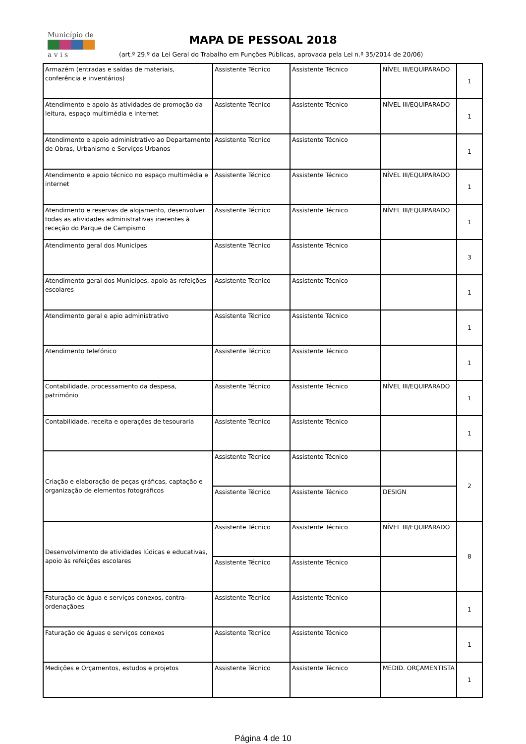Município de
a v i s
MAPA DE PESSOAL 2018
(art.º 29.º da Lei Geral do Trabalho em Funções Públicas, aprovada pela Lei n.º 35/2014 de 20/06)
| Armazém (entradas e saídas de materiais, conferência e inventários) | Assistente Técnico | Assistente Técnico | NÍVEL III/EQUIPARADO | 1 |
| Atendimento e apoio às atividades de promoção da leitura, espaço multimédia e internet | Assistente Técnico | Assistente Técnico | NÍVEL III/EQUIPARADO | 1 |
| Atendimento e apoio administrativo ao Departamento de Obras, Urbanismo e Serviços Urbanos | Assistente Técnico | Assistente Técnico | | 1 |
| Atendimento e apoio técnico no espaço multimédia e internet | Assistente Técnico | Assistente Técnico | NÍVEL III/EQUIPARADO | 1 |
| Atendimento e reservas de alojamento, desenvolver todas as atividades administrativas inerentes à receção do Parque de Campismo | Assistente Técnico | Assistente Técnico | NÍVEL III/EQUIPARADO | 1 |
| Atendimento geral dos Municípes | Assistente Técnico | Assistente Técnico | | 3 |
| Atendimento geral dos Municípes, apoio às refeições escolares | Assistente Técnico | Assistente Técnico | | 1 |
| Atendimento geral e apio administrativo | Assistente Técnico | Assistente Técnico | | 1 |
| Atendimento telefónico | Assistente Técnico | Assistente Técnico | | 1 |
| Contabilidade, processamento da despesa, património | Assistente Técnico | Assistente Técnico | NÍVEL III/EQUIPARADO | 1 |
| Contabilidade, receita e operações de tesouraria | Assistente Técnico | Assistente Técnico | | 1 |
| Criação e elaboração de peças gráficas, captação e organização de elementos fotográficos | Assistente Técnico | Assistente Técnico | | 2 |
| | Assistente Técnico | Assistente Técnico | DESIGN | |
| Desenvolvimento de atividades lúdicas e educativas, apoio às refeições escolares | Assistente Técnico | Assistente Técnico | NÍVEL III/EQUIPARADO | 8 |
| | Assistente Técnico | Assistente Técnico | | |
| Faturação de água e serviços conexos, contra-ordenaçãoes | Assistente Técnico | Assistente Técnico | | 1 |
| Faturação de águas e serviços conexos | Assistente Técnico | Assistente Técnico | | 1 |
| Medições e Orçamentos, estudos e projetos | Assistente Técnico | Assistente Técnico | MEDID. ORÇAMENTISTA | 1 |
Página 4 de 10